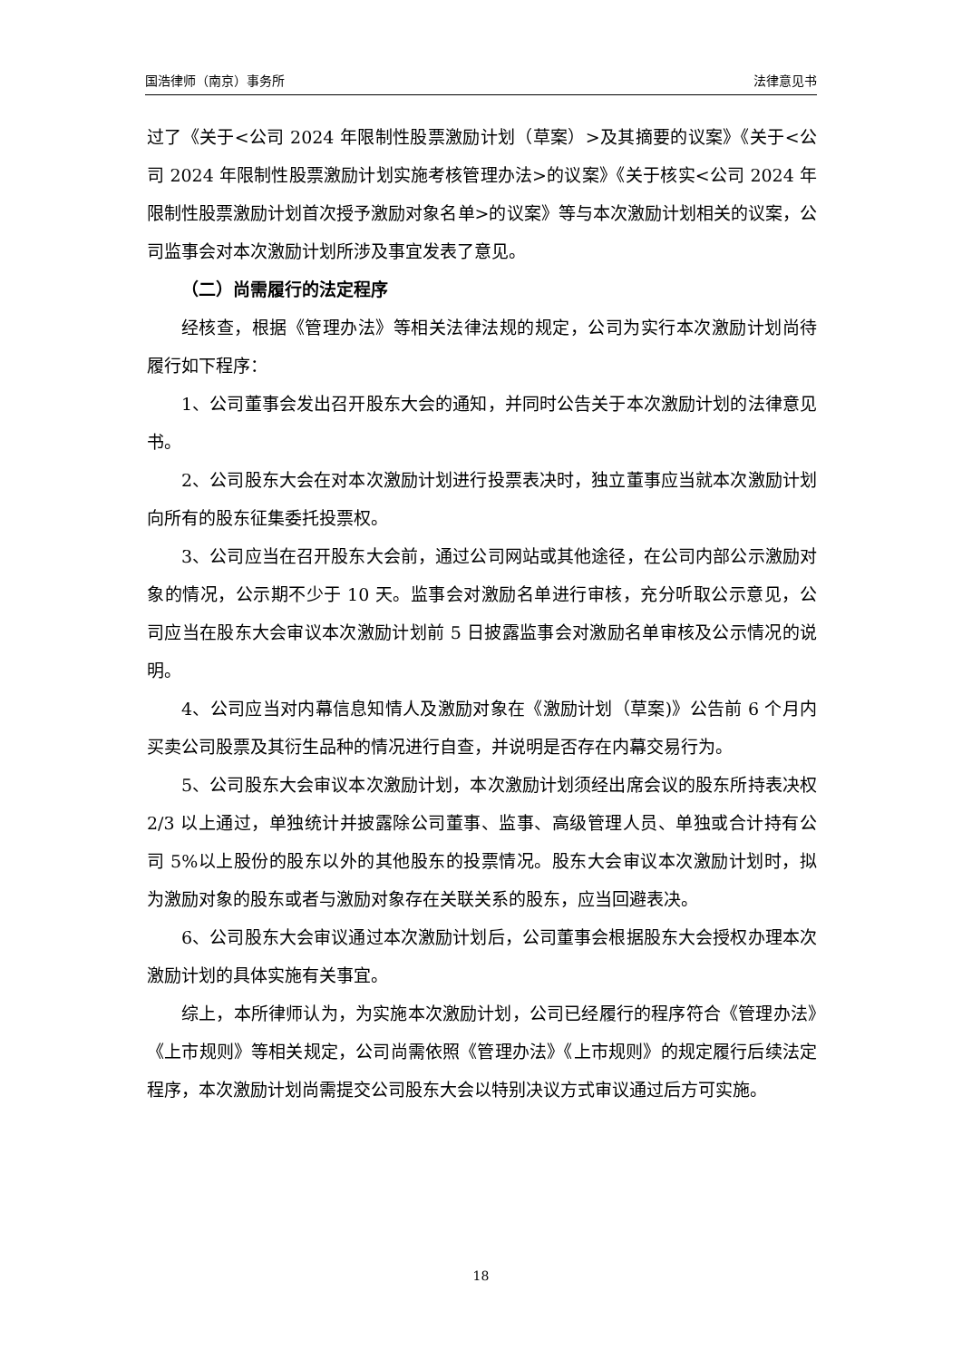国浩律师（南京）事务所 法律意见书
过了《关于<公司 2024 年限制性股票激励计划（草案）>及其摘要的议案》《关于<公司 2024 年限制性股票激励计划实施考核管理办法>的议案》《关于核实<公司 2024 年限制性股票激励计划首次授予激励对象名单>的议案》等与本次激励计划相关的议案，公司监事会对本次激励计划所涉及事宜发表了意见。
（二）尚需履行的法定程序
经核查，根据《管理办法》等相关法律法规的规定，公司为实行本次激励计划尚待履行如下程序：
1、公司董事会发出召开股东大会的通知，并同时公告关于本次激励计划的法律意见书。
2、公司股东大会在对本次激励计划进行投票表决时，独立董事应当就本次激励计划向所有的股东征集委托投票权。
3、公司应当在召开股东大会前，通过公司网站或其他途径，在公司内部公示激励对象的情况，公示期不少于 10 天。监事会对激励名单进行审核，充分听取公示意见，公司应当在股东大会审议本次激励计划前 5 日披露监事会对激励名单审核及公示情况的说明。
4、公司应当对内幕信息知情人及激励对象在《激励计划（草案)》公告前 6 个月内买卖公司股票及其衍生品种的情况进行自查，并说明是否存在内幕交易行为。
5、公司股东大会审议本次激励计划，本次激励计划须经出席会议的股东所持表决权 2/3 以上通过，单独统计并披露除公司董事、监事、高级管理人员、单独或合计持有公司 5%以上股份的股东以外的其他股东的投票情况。股东大会审议本次激励计划时，拟为激励对象的股东或者与激励对象存在关联关系的股东，应当回避表决。
6、公司股东大会审议通过本次激励计划后，公司董事会根据股东大会授权办理本次激励计划的具体实施有关事宜。
综上，本所律师认为，为实施本次激励计划，公司已经履行的程序符合《管理办法》《上市规则》等相关规定，公司尚需依照《管理办法》《上市规则》的规定履行后续法定程序，本次激励计划尚需提交公司股东大会以特别决议方式审议通过后方可实施。
18